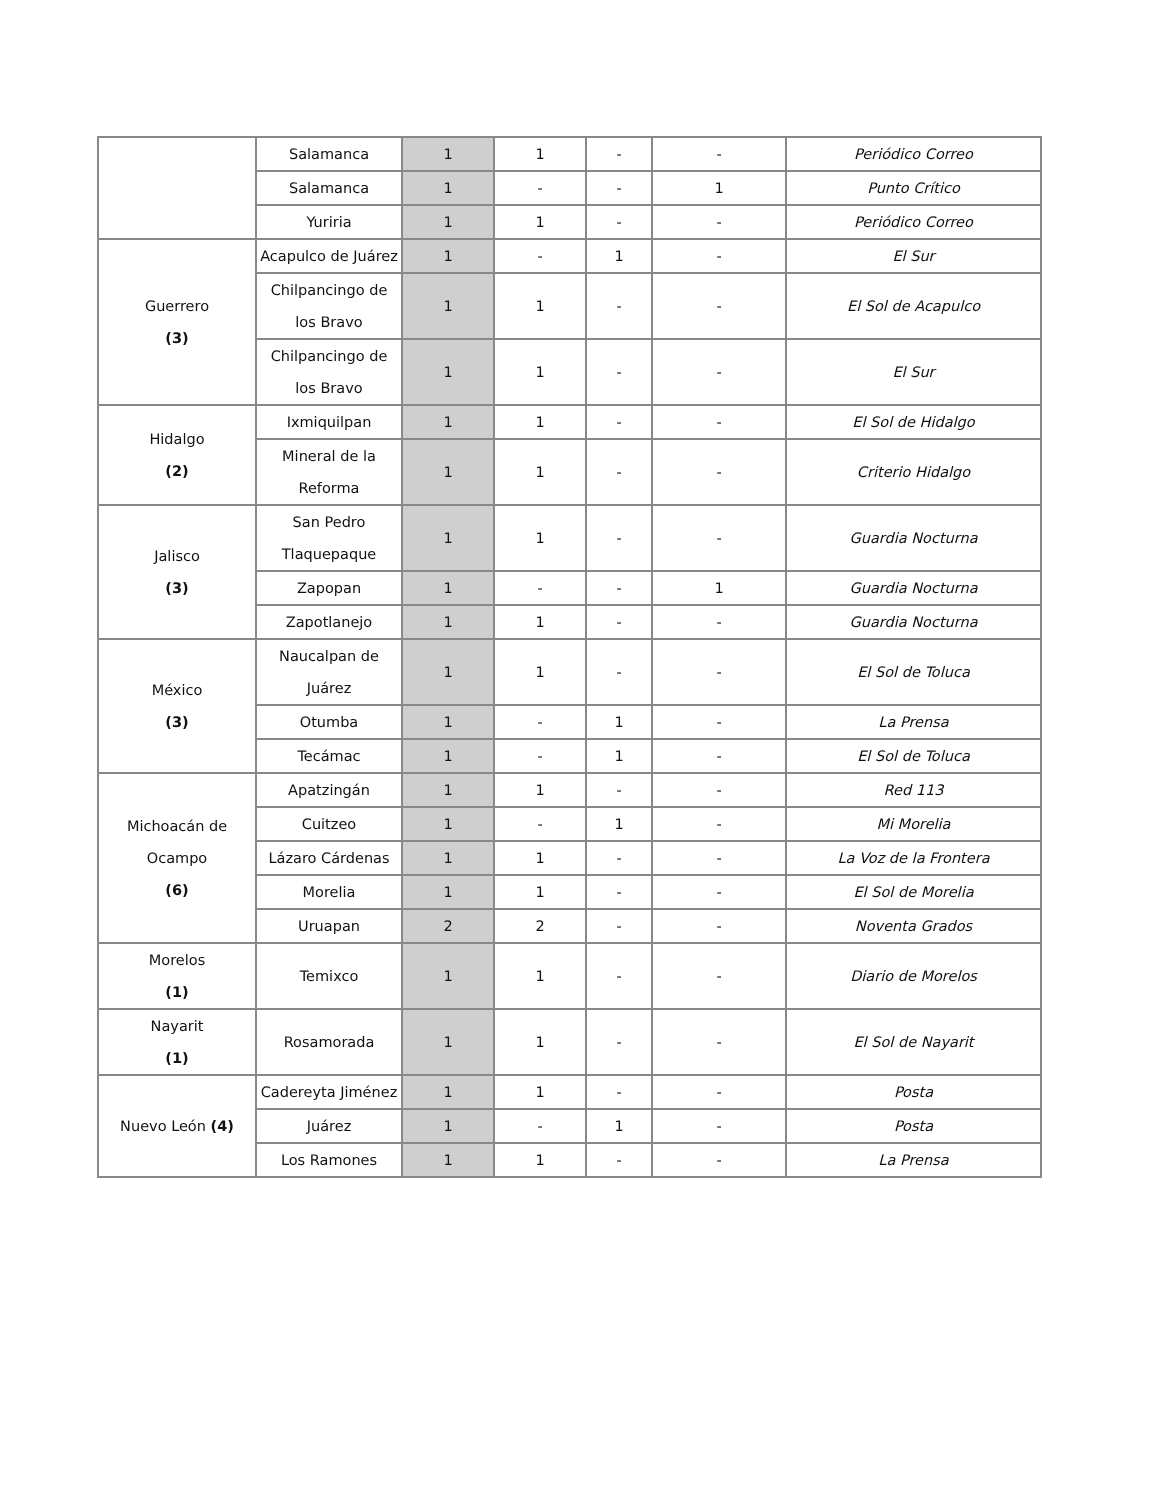| | Salamanca | 1 | 1 | - | - | Periódico Correo |
| | Salamanca | 1 | - | - | 1 | Punto Crítico |
| | Yuriria | 1 | 1 | - | - | Periódico Correo |
| Guerrero (3) | Acapulco de Juárez | 1 | - | 1 | - | El Sur |
| | Chilpancingo de los Bravo | 1 | 1 | - | - | El Sol de Acapulco |
| | Chilpancingo de los Bravo | 1 | 1 | - | - | El Sur |
| Hidalgo (2) | Ixmiquilpan | 1 | 1 | - | - | El Sol de Hidalgo |
| | Mineral de la Reforma | 1 | 1 | - | - | Criterio Hidalgo |
| Jalisco (3) | San Pedro Tlaquepaque | 1 | 1 | - | - | Guardia Nocturna |
| | Zapopan | 1 | - | - | 1 | Guardia Nocturna |
| | Zapotlanejo | 1 | 1 | - | - | Guardia Nocturna |
| México (3) | Naucalpan de Juárez | 1 | 1 | - | - | El Sol de Toluca |
| | Otumba | 1 | - | 1 | - | La Prensa |
| | Tecámac | 1 | - | 1 | - | El Sol de Toluca |
| Michoacán de Ocampo (6) | Apatzingán | 1 | 1 | - | - | Red 113 |
| | Cuitzeo | 1 | - | 1 | - | Mi Morelia |
| | Lázaro Cárdenas | 1 | 1 | - | - | La Voz de la Frontera |
| | Morelia | 1 | 1 | - | - | El Sol de Morelia |
| | Uruapan | 2 | 2 | - | - | Noventa Grados |
| Morelos (1) | Temixco | 1 | 1 | - | - | Diario de Morelos |
| Nayarit (1) | Rosamorada | 1 | 1 | - | - | El Sol de Nayarit |
| Nuevo León (4) | Cadereyta Jiménez | 1 | 1 | - | - | Posta |
| | Juárez | 1 | - | 1 | - | Posta |
| | Los Ramones | 1 | 1 | - | - | La Prensa |